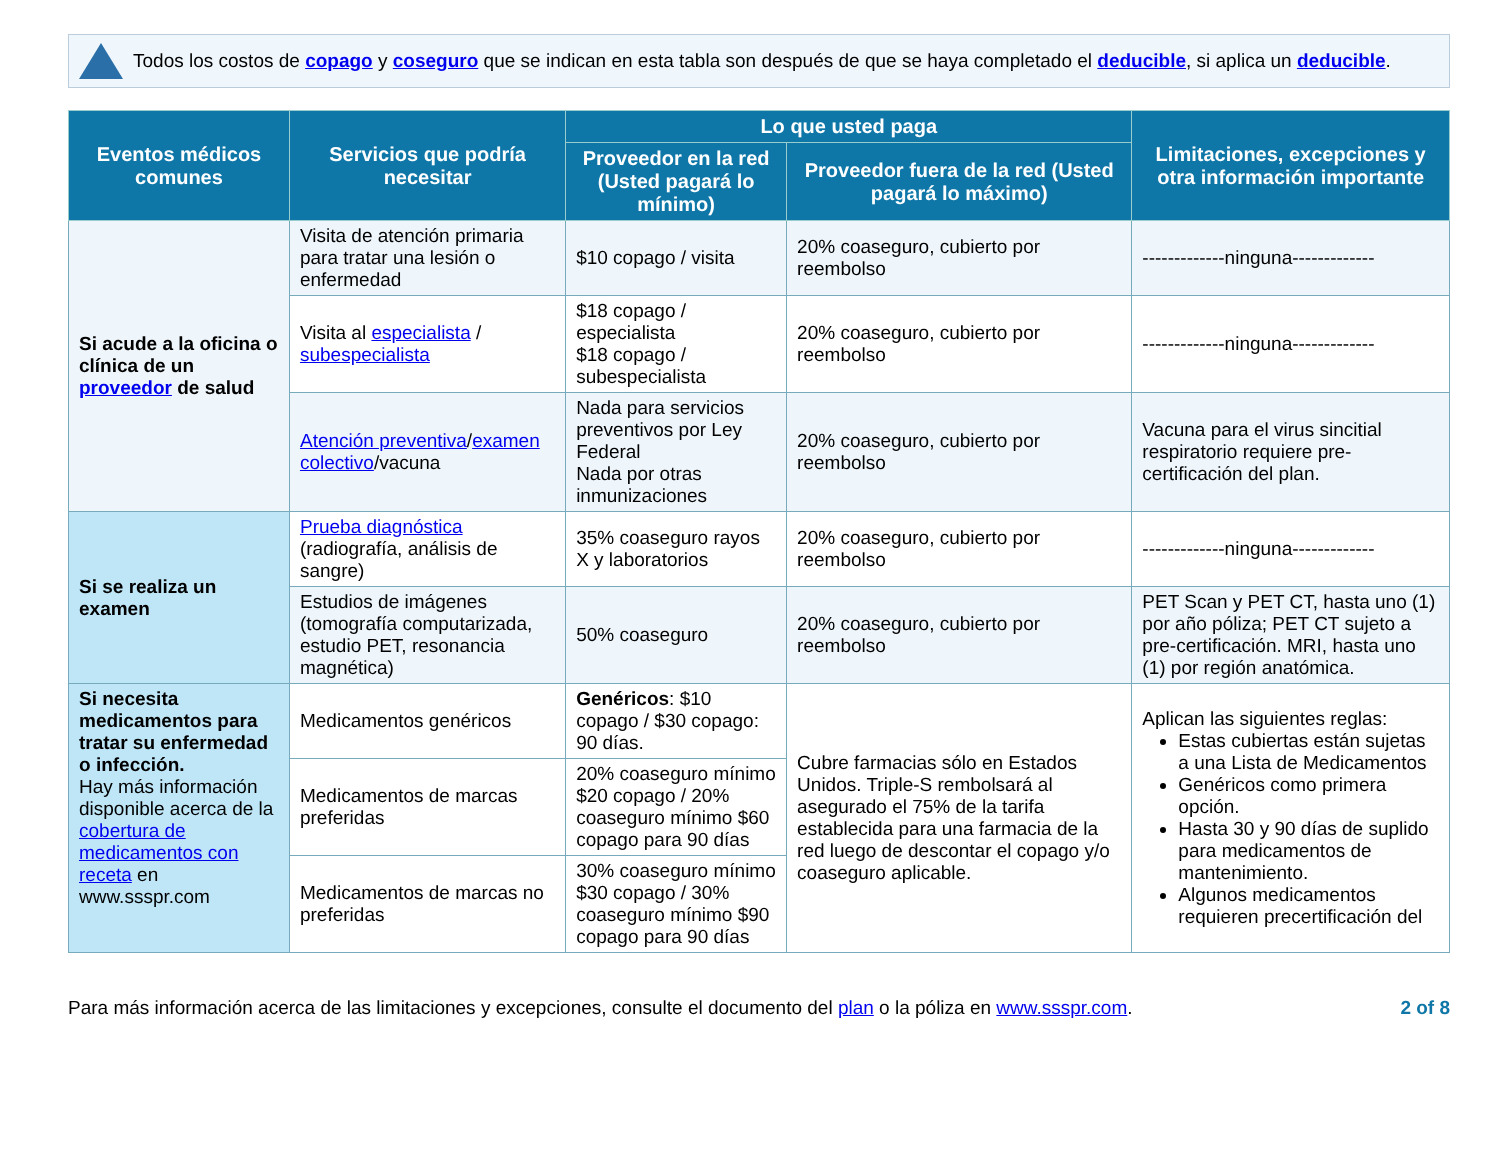Todos los costos de copago y coseguro que se indican en esta tabla son después de que se haya completado el deducible, si aplica un deducible.
| Eventos médicos comunes | Servicios que podría necesitar | Lo que usted paga | | Limitaciones, excepciones y otra información importante |
| --- | --- | --- | --- | --- |
| | | Proveedor en la red (Usted pagará lo mínimo) | Proveedor fuera de la red (Usted pagará lo máximo) | |
| Si acude a la oficina o clínica de un proveedor de salud | Visita de atención primaria para tratar una lesión o enfermedad | $10 copago / visita | 20% coaseguro, cubierto por reembolso | -------------ninguna------------- |
| | Visita al especialista / subespecialista | $18 copago / especialista $18 copago / subespecialista | 20% coaseguro, cubierto por reembolso | -------------ninguna------------- |
| | Atención preventiva / examen colectivo /vacuna | Nada para servicios preventivos por Ley Federal Nada por otras inmunizaciones | 20% coaseguro, cubierto por reembolso | Vacuna para el virus sincitial respiratorio requiere pre-certificación del plan. |
| Si se realiza un examen | Prueba diagnóstica (radiografía, análisis de sangre) | 35% coaseguro rayos X y laboratorios | 20% coaseguro, cubierto por reembolso | -------------ninguna------------- |
| | Estudios de imágenes (tomografía computarizada, estudio PET, resonancia magnética) | 50% coaseguro | 20% coaseguro, cubierto por reembolso | PET Scan y PET CT, hasta uno (1) por año póliza; PET CT sujeto a pre-certificación. MRI, hasta uno (1) por región anatómica. |
| Si necesita medicamentos para tratar su enfermedad o infección. Hay más información disponible acerca de la cobertura de medicamentos con receta en www.ssspr.com | Medicamentos genéricos | Genéricos : $10 copago / $30 copago: 90 días. | Cubre farmacias sólo en Estados Unidos. Triple-S rembolsará al asegurado el 75% de la tarifa establecida para una farmacia de la red luego de descontar el copago y/o coaseguro aplicable. | Aplican las siguientes reglas: Estas cubiertas están sujetas a una Lista de Medicamentos Genéricos como primera opción. Hasta 30 y 90 días de suplido para medicamentos de mantenimiento. Algunos medicamentos requieren precertificación del |
| | Medicamentos de marcas preferidas | 20% coaseguro mínimo $20 copago / 20% coaseguro mínimo $60 copago para 90 días | | |
| | Medicamentos de marcas no preferidas | 30% coaseguro mínimo $30 copago / 30% coaseguro mínimo $90 copago para 90 días | | |
Para más información acerca de las limitaciones y excepciones, consulte el documento del plan o la póliza en www.ssspr.com.
2 of 8